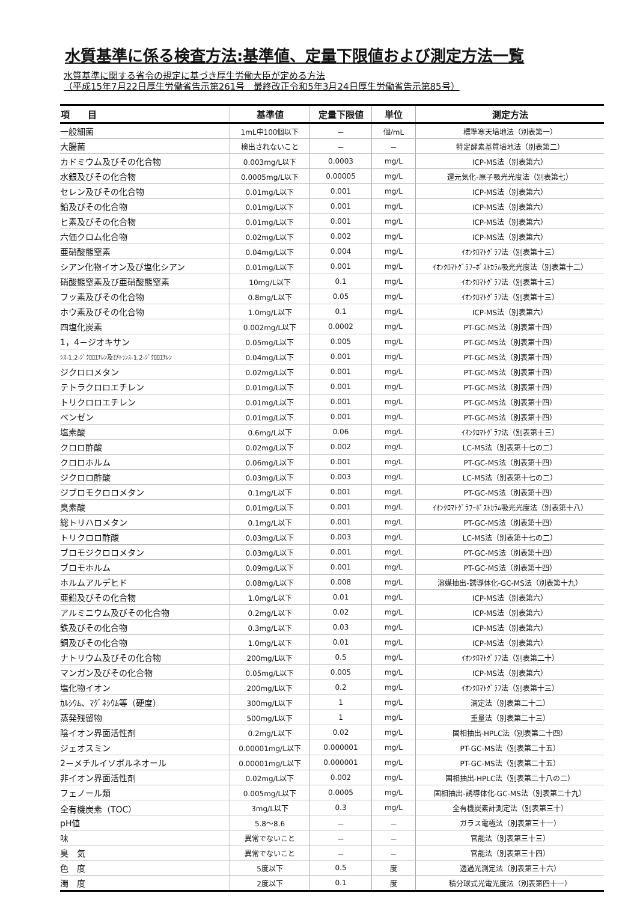水質基準に係る検査方法:基準値、定量下限値および測定方法一覧
水質基準に関する省令の規定に基づき厚生労働大臣が定める方法
（平成15年7月22日厚生労働省告示第261号　最終改正令和5年3月24日厚生労働省告示第85号）
| 項 目 | 基準値 | 定量下限値 | 単位 | 測定方法 |
| --- | --- | --- | --- | --- |
| 一般細菌 | 1mL中100個以下 | － | 個/mL | 標準寒天培地法（別表第一） |
| 大腸菌 | 検出されないこと | － | － | 特定酵素基質培地法（別表第二） |
| カドミウム及びその化合物 | 0.003mg/L以下 | 0.0003 | mg/L | ICP-MS法（別表第六） |
| 水銀及びその化合物 | 0.0005mg/L以下 | 0.00005 | mg/L | 還元気化-原子吸光光度法（別表第七） |
| セレン及びその化合物 | 0.01mg/L以下 | 0.001 | mg/L | ICP-MS法（別表第六） |
| 鉛及びその化合物 | 0.01mg/L以下 | 0.001 | mg/L | ICP-MS法（別表第六） |
| ヒ素及びその化合物 | 0.01mg/L以下 | 0.001 | mg/L | ICP-MS法（別表第六） |
| 六価クロム化合物 | 0.02mg/L以下 | 0.002 | mg/L | ICP-MS法（別表第六） |
| 亜硝酸態窒素 | 0.04mg/L以下 | 0.004 | mg/L | ｲｵﾝｸﾛﾏﾄｸﾞﾗﾌ法（別表第十三） |
| シアン化物イオン及び塩化シアン | 0.01mg/L以下 | 0.001 | mg/L | ｲｵﾝｸﾛﾏﾄｸﾞﾗﾌｰﾎﾟｽﾄｶﾗﾑ吸光光度法（別表第十二） |
| 硝酸態窒素及び亜硝酸態窒素 | 10mg/L以下 | 0.1 | mg/L | ｲｵﾝｸﾛﾏﾄｸﾞﾗﾌ法（別表第十三） |
| フッ素及びその化合物 | 0.8mg/L以下 | 0.05 | mg/L | ｲｵﾝｸﾛﾏﾄｸﾞﾗﾌ法（別表第十三） |
| ホウ素及びその化合物 | 1.0mg/L以下 | 0.1 | mg/L | ICP-MS法（別表第六） |
| 四塩化炭素 | 0.002mg/L以下 | 0.0002 | mg/L | PT-GC-MS法（別表第十四） |
| 1，4－ジオキサン | 0.05mg/L以下 | 0.005 | mg/L | PT-GC-MS法（別表第十四） |
| ｼｽ-1,2-ｼﾞｸﾛﾛｴﾁﾚﾝ及びﾄﾗﾝｽ-1,2-ｼﾞｸﾛﾛｴﾁﾚﾝ | 0.04mg/L以下 | 0.001 | mg/L | PT-GC-MS法（別表第十四） |
| ジクロロメタン | 0.02mg/L以下 | 0.001 | mg/L | PT-GC-MS法（別表第十四） |
| テトラクロロエチレン | 0.01mg/L以下 | 0.001 | mg/L | PT-GC-MS法（別表第十四） |
| トリクロロエチレン | 0.01mg/L以下 | 0.001 | mg/L | PT-GC-MS法（別表第十四） |
| ベンゼン | 0.01mg/L以下 | 0.001 | mg/L | PT-GC-MS法（別表第十四） |
| 塩素酸 | 0.6mg/L以下 | 0.06 | mg/L | ｲｵﾝｸﾛﾏﾄｸﾞﾗﾌ法（別表第十三） |
| クロロ酢酸 | 0.02mg/L以下 | 0.002 | mg/L | LC-MS法（別表第十七の二） |
| クロロホルム | 0.06mg/L以下 | 0.001 | mg/L | PT-GC-MS法（別表第十四） |
| ジクロロ酢酸 | 0.03mg/L以下 | 0.003 | mg/L | LC-MS法（別表第十七の二） |
| ジブロモクロロメタン | 0.1mg/L以下 | 0.001 | mg/L | PT-GC-MS法（別表第十四） |
| 臭素酸 | 0.01mg/L以下 | 0.001 | mg/L | ｲｵﾝｸﾛﾏﾄｸﾞﾗﾌｰﾎﾟｽﾄｶﾗﾑ吸光光度法（別表第十八） |
| 総トリハロメタン | 0.1mg/L以下 | 0.001 | mg/L | PT-GC-MS法（別表第十四） |
| トリクロロ酢酸 | 0.03mg/L以下 | 0.003 | mg/L | LC-MS法（別表第十七の二） |
| ブロモジクロロメタン | 0.03mg/L以下 | 0.001 | mg/L | PT-GC-MS法（別表第十四） |
| ブロモホルム | 0.09mg/L以下 | 0.001 | mg/L | PT-GC-MS法（別表第十四） |
| ホルムアルデヒド | 0.08mg/L以下 | 0.008 | mg/L | 溶媒抽出-誘導体化-GC-MS法（別表第十九） |
| 亜鉛及びその化合物 | 1.0mg/L以下 | 0.01 | mg/L | ICP-MS法（別表第六） |
| アルミニウム及びその化合物 | 0.2mg/L以下 | 0.02 | mg/L | ICP-MS法（別表第六） |
| 鉄及びその化合物 | 0.3mg/L以下 | 0.03 | mg/L | ICP-MS法（別表第六） |
| 銅及びその化合物 | 1.0mg/L以下 | 0.01 | mg/L | ICP-MS法（別表第六） |
| ナトリウム及びその化合物 | 200mg/L以下 | 0.5 | mg/L | ｲｵﾝｸﾛﾏﾄｸﾞﾗﾌ法（別表第二十） |
| マンガン及びその化合物 | 0.05mg/L以下 | 0.005 | mg/L | ICP-MS法（別表第六） |
| 塩化物イオン | 200mg/L以下 | 0.2 | mg/L | ｲｵﾝｸﾛﾏﾄｸﾞﾗﾌ法（別表第十三） |
| ｶﾙｼｳﾑ、ﾏｸﾞﾈｼｳﾑ等（硬度） | 300mg/L以下 | 1 | mg/L | 滴定法（別表第二十二） |
| 蒸発残留物 | 500mg/L以下 | 1 | mg/L | 重量法（別表第二十三） |
| 陰イオン界面活性剤 | 0.2mg/L以下 | 0.02 | mg/L | 固相抽出-HPLC法（別表第二十四） |
| ジェオスミン | 0.00001mg/L以下 | 0.000001 | mg/L | PT-GC-MS法（別表第二十五） |
| 2－メチルイソボルネオール | 0.00001mg/L以下 | 0.000001 | mg/L | PT-GC-MS法（別表第二十五） |
| 非イオン界面活性剤 | 0.02mg/L以下 | 0.002 | mg/L | 固相抽出-HPLC法（別表第二十八の二） |
| フェノール類 | 0.005mg/L以下 | 0.0005 | mg/L | 固相抽出-誘導体化-GC-MS法（別表第二十九） |
| 全有機炭素（TOC） | 3mg/L以下 | 0.3 | mg/L | 全有機炭素計測定法（別表第三十） |
| pH値 | 5.8～8.6 | － | － | ガラス電極法（別表第三十一） |
| 味 | 異常でないこと | － | － | 官能法（別表第三十三） |
| 臭 気 | 異常でないこと | － | － | 官能法（別表第三十四） |
| 色 度 | 5度以下 | 0.5 | 度 | 透過光測定法（別表第三十六） |
| 濁 度 | 2度以下 | 0.1 | 度 | 積分球式光電光度法（別表第四十一） |